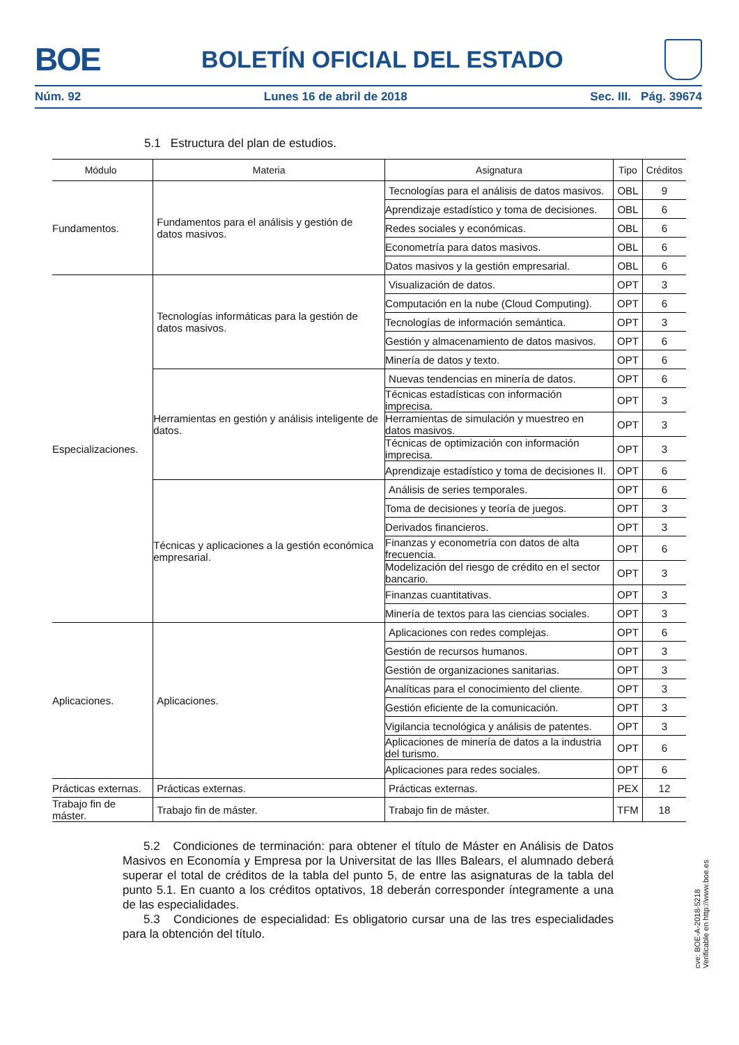BOE BOLETÍN OFICIAL DEL ESTADO
Núm. 92 Lunes 16 de abril de 2018 Sec. III. Pág. 39674
5.1 Estructura del plan de estudios.
| Módulo | Materia | Asignatura | Tipo | Créditos |
| --- | --- | --- | --- | --- |
| Fundamentos. | Fundamentos para el análisis y gestión de datos masivos. | Tecnologías para el análisis de datos masivos. | OBL | 9 |
| | | Aprendizaje estadístico y toma de decisiones. | OBL | 6 |
| | | Redes sociales y económicas. | OBL | 6 |
| | | Econometría para datos masivos. | OBL | 6 |
| | | Datos masivos y la gestión empresarial. | OBL | 6 |
| Especializaciones. | Tecnologías informáticas para la gestión de datos masivos. | Visualización de datos. | OPT | 3 |
| | | Computación en la nube (Cloud Computing). | OPT | 6 |
| | | Tecnologías de información semántica. | OPT | 3 |
| | | Gestión y almacenamiento de datos masivos. | OPT | 6 |
| | | Minería de datos y texto. | OPT | 6 |
| | Herramientas en gestión y análisis inteligente de datos. | Nuevas tendencias en minería de datos. | OPT | 6 |
| | | Técnicas estadísticas con información imprecisa. | OPT | 3 |
| | | Herramientas de simulación y muestreo en datos masivos. | OPT | 3 |
| | | Técnicas de optimización con información imprecisa. | OPT | 3 |
| | | Aprendizaje estadístico y toma de decisiones II. | OPT | 6 |
| | Técnicas y aplicaciones a la gestión económica empresarial. | Análisis de series temporales. | OPT | 6 |
| | | Toma de decisiones y teoría de juegos. | OPT | 3 |
| | | Derivados financieros. | OPT | 3 |
| | | Finanzas y econometría con datos de alta frecuencia. | OPT | 6 |
| | | Modelización del riesgo de crédito en el sector bancario. | OPT | 3 |
| | | Finanzas cuantitativas. | OPT | 3 |
| | | Minería de textos para las ciencias sociales. | OPT | 3 |
| Aplicaciones. | Aplicaciones. | Aplicaciones con redes complejas. | OPT | 6 |
| | | Gestión de recursos humanos. | OPT | 3 |
| | | Gestión de organizaciones sanitarias. | OPT | 3 |
| | | Analíticas para el conocimiento del cliente. | OPT | 3 |
| | | Gestión eficiente de la comunicación. | OPT | 3 |
| | | Vigilancia tecnológica y análisis de patentes. | OPT | 3 |
| | | Aplicaciones de minería de datos a la industria del turismo. | OPT | 6 |
| | | Aplicaciones para redes sociales. | OPT | 6 |
| Prácticas externas. | Prácticas externas. | Prácticas externas. | PEX | 12 |
| Trabajo fin de máster. | Trabajo fin de máster. | Trabajo fin de máster. | TFM | 18 |
5.2 Condiciones de terminación: para obtener el título de Máster en Análisis de Datos Masivos en Economía y Empresa por la Universitat de las Illes Balears, el alumnado deberá superar el total de créditos de la tabla del punto 5, de entre las asignaturas de la tabla del punto 5.1. En cuanto a los créditos optativos, 18 deberán corresponder íntegramente a una de las especialidades.
5.3 Condiciones de especialidad: Es obligatorio cursar una de las tres especialidades para la obtención del título.
cve: BOE-A-2018-5218
Verificable en http://www.boe.es